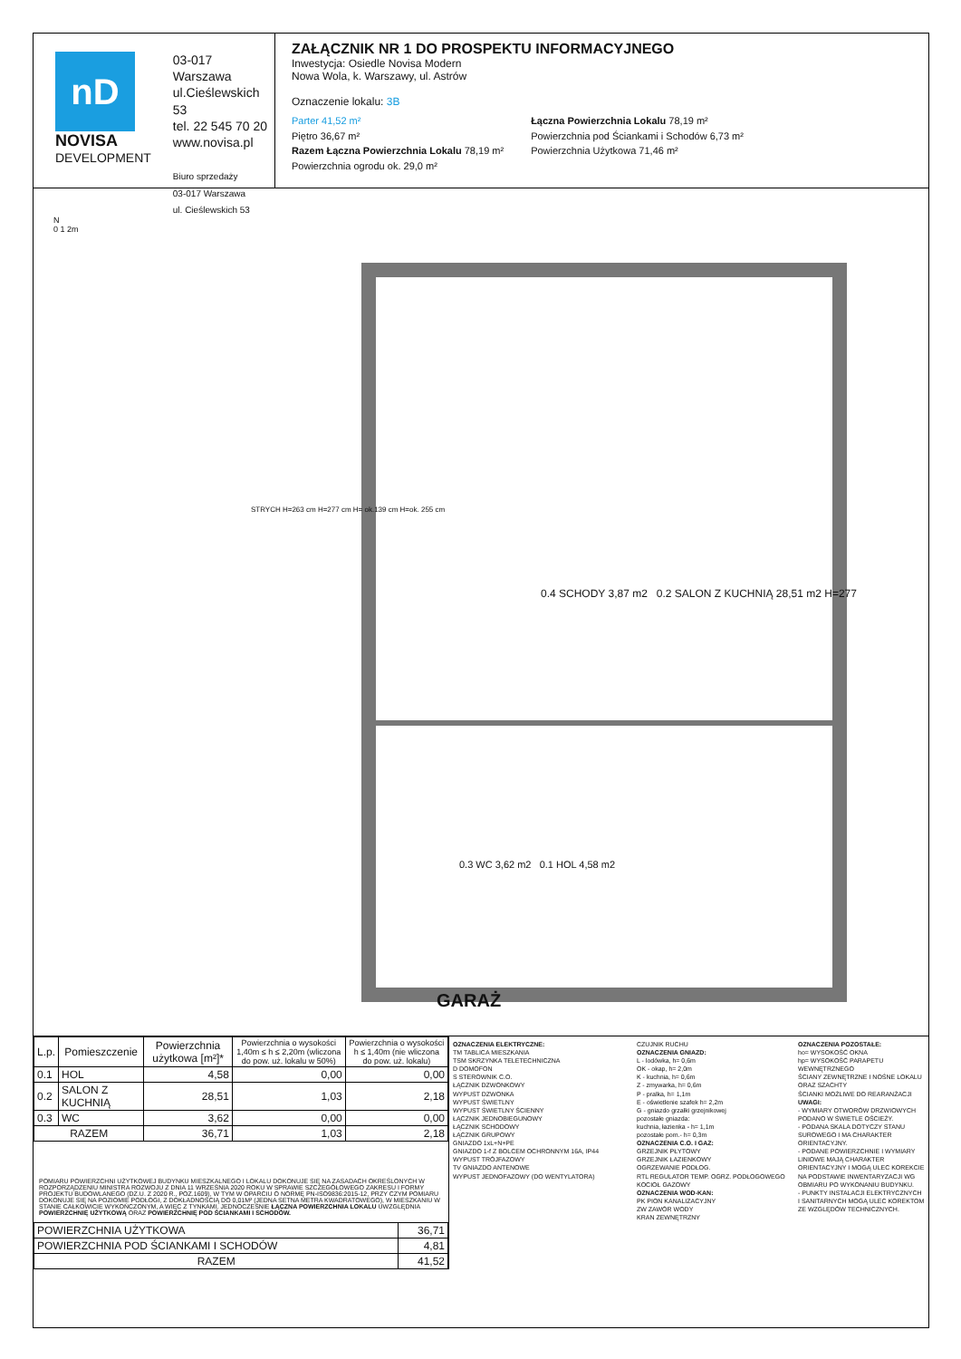nD
NOVISA
DEVELOPMENT
03-017 Warszawa
ul.Cieślewskich 53
tel. 22 545 70 20
www.novisa.pl
Biuro sprzedaży
03-017 Warszawa
ul. Cieślewskich 53
ZAŁĄCZNIK NR 1 DO PROSPEKTU INFORMACYJNEGO
Inwestycja: Osiedle Novisa Modern
Nowa Wola, k. Warszawy, ul. Astrów
Oznaczenie lokalu: 3B
Parter 41,52 m²
Piętro 36,67 m²
Razem Łączna Powierzchnia Lokalu 78,19 m²
Powierzchnia ogrodu ok. 29,0 m²
Łączna Powierzchnia Lokalu 78,19 m²
Powierzchnia pod Ściankami i Schodów 6,73 m²
Powierzchnia Użytkowa 71,46 m²
N
0 1 2m
0.4 SCHODY 3,87 m2 0.2 SALON Z KUCHNIĄ 28,51 m2 H=277
0.3 WC 3,62 m2 0.1 HOL 4,58 m2
STRYCH H=263 cm H=277 cm H= ok.139 cm H=ok. 255 cm
GARAŻ
| L.p. | Pomieszczenie | Powierzchnia użytkowa [m²]* | Powierzchnia o wysokości 1,40m ≤ h ≤ 2,20m (wliczona do pow. uż. lokalu w 50%) | Powierzchnia o wysokości h ≤ 1,40m (nie wliczona do pow. uż. lokalu) |
| --- | --- | --- | --- | --- |
| 0.1 | HOL | 4,58 | 0,00 | 0,00 |
| 0.2 | SALON Z KUCHNIĄ | 28,51 | 1,03 | 2,18 |
| 0.3 | WC | 3,62 | 0,00 | 0,00 |
| RAZEM | | 36,71 | 1,03 | 2,18 |
POMIARU POWIERZCHNI UŻYTKOWEJ BUDYNKU MIESZKALNEGO I LOKALU DOKONUJE SIĘ NA ZASADACH OKREŚLONYCH W ROZPORZĄDZENIU MINISTRA ROZWOJU Z DNIA 11 WRZEŚNIA 2020 ROKU W SPRAWIE SZCZEGÓŁOWEGO ZAKRESU I FORMY PROJEKTU BUDOWLANEGO (DZ.U. Z 2020 R., POZ.1609), W TYM W OPARCIU O NORMĘ PN-ISO9836:2015-12, PRZY CZYM POMIARU DOKONUJE SIĘ NA POZIOMIE PODŁOGI, Z DOKŁADNOŚCIĄ DO 0,01M² (JEDNA SETNA METRA KWADRATOWEGO), W MIESZKANIU W STANIE CAŁKOWICIE WYKOŃCZONYM, A WIĘC Z TYNKAMI. JEDNOCZEŚNIE ŁĄCZNA POWIERZCHNIA LOKALU UWZGLĘDNIA POWIERZCHNIĘ UŻYTKOWĄ ORAZ POWIERZCHNIĘ POD ŚCIANKAMI I SCHODÓW.
| POWIERZCHNIA UŻYTKOWA | 36,71 |
| POWIERZCHNIA POD ŚCIANKAMI I SCHODÓW | 4,81 |
| RAZEM | 41,52 |
OZNACZENIA ELEKTRYCZNE:
TM TABLICA MIESZKANIA
TSM SKRZYNKA TELETECHNICZNA
D DOMOFON
S STEROWNIK C.O.
ŁĄCZNIK DZWONKOWY
WYPUST DZWONKA
WYPUST ŚWIETLNY
WYPUST ŚWIETLNY ŚCIENNY
ŁĄCZNIK JEDNOBIEGUNOWY
ŁĄCZNIK SCHODOWY
ŁĄCZNIK GRUPOWY
GNIAZDO 1xL+N+PE
GNIAZDO 1-f Z BOLCEM OCHRONNYM 16A, IP44
WYPUST TRÓJFAZOWY
TV GNIAZDO ANTENOWE
WYPUST JEDNOFAZOWY (DO WENTYLATORA)
CZUJNIK RUCHU
OZNACZENIA GNIAZD:
L - lodówka, h= 0,6m
OK - okap, h= 2,0m
K - kuchnia, h= 0,6m
Z - zmywarka, h= 0,6m
P - pralka, h= 1,1m
E - oświetlenie szafek h= 2,2m
G - gniazdo grzałki grzejnikowej
pozostałe gniazda:
kuchnia, łazienka - h= 1,1m
pozostałe pom.- h= 0,3m
OZNACZENIA C.O. I GAZ:
GRZEJNIK PŁYTOWY
GRZEJNIK ŁAZIENKOWY
OGRZEWANIE PODŁOG.
RTL REGULATOR TEMP. OGRZ. PODŁOGOWEGO
KOCIOŁ GAZOWY
OZNACZENIA WOD-KAN:
PK PION KANALIZACYJNY
ZW ZAWÓR WODY
KRAN ZEWNĘTRZNY
OZNACZENIA POZOSTAŁE:
ho= WYSOKOŚĆ OKNA
hp= WYSOKOŚĆ PARAPETU WEWNĘTRZNEGO
ŚCIANY ZEWNĘTRZNE I NOŚNE LOKALU ORAZ SZACHTY
ŚCIANKI MOŻLIWE DO REARANŻACJI
UWAGI:
- WYMIARY OTWORÓW DRZWIOWYCH PODANO W ŚWIETLE OŚCIEŻY.
- PODANA SKALA DOTYCZY STANU SUROWEGO I MA CHARAKTER ORIENTACYJNY.
- PODANE POWIERZCHNIE I WYMIARY LINIOWE MAJĄ CHARAKTER ORIENTACYJNY I MOGĄ ULEC KOREKCIE NA PODSTAWIE INWENTARYZACJI WG OBMIARU PO WYKONANIU BUDYNKU.
- PUNKTY INSTALACJI ELEKTRYCZNYCH I SANITARNYCH MOGĄ ULEC KOREKTOM ZE WZGLĘDÓW TECHNICZNYCH.